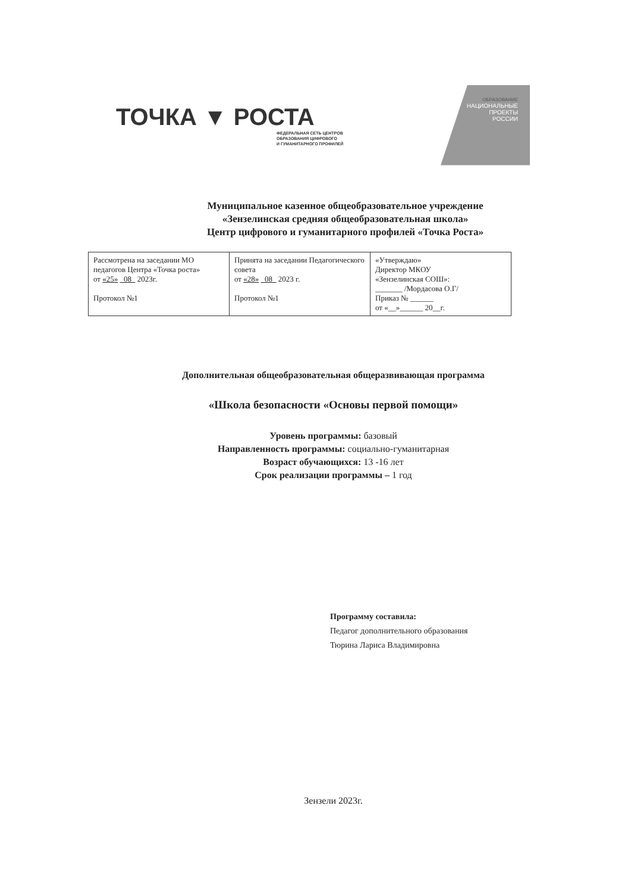ТОЧКА ▼ РОСТА
ФЕДЕРАЛЬНАЯ СЕТЬ ЦЕНТРОВ
ОБРАЗОВАНИЯ ЦИФРОВОГО
И ГУМАНИТАРНОГО ПРОФИЛЕЙ
ОБРАЗОВАНИЕ
НАЦИОНАЛЬНЫЕ
ПРОЕКТЫ
РОССИИ
Муниципальное казенное общеобразовательное учреждение
«Зензелинская средняя общеобразовательная школа»
Центр цифрового и гуманитарного профилей «Точка Роста»
| Рассмотрена на заседании МО педагогов Центра «Точка роста» от «25» 08 2023г. Протокол №1 | Принята на заседании Педагогического совета от «28» 08 2023 г. Протокол №1 | «Утверждаю» Директор МКОУ «Зензелинская СОШ»: _______ /Мордасова О.Г/ Приказ № ______ от «__»______ 20__г. |
Дополнительная общеобразовательная общеразвивающая программа
«Школа безопасности «Основы первой помощи»
Уровень программы: базовый
Направленность программы: социально-гуманитарная
Возраст обучающихся: 13 -16 лет
Срок реализации программы – 1 год
Программу составила:
Педагог дополнительного образования
Тюрина Лариса Владимировна
Зензели 2023г.